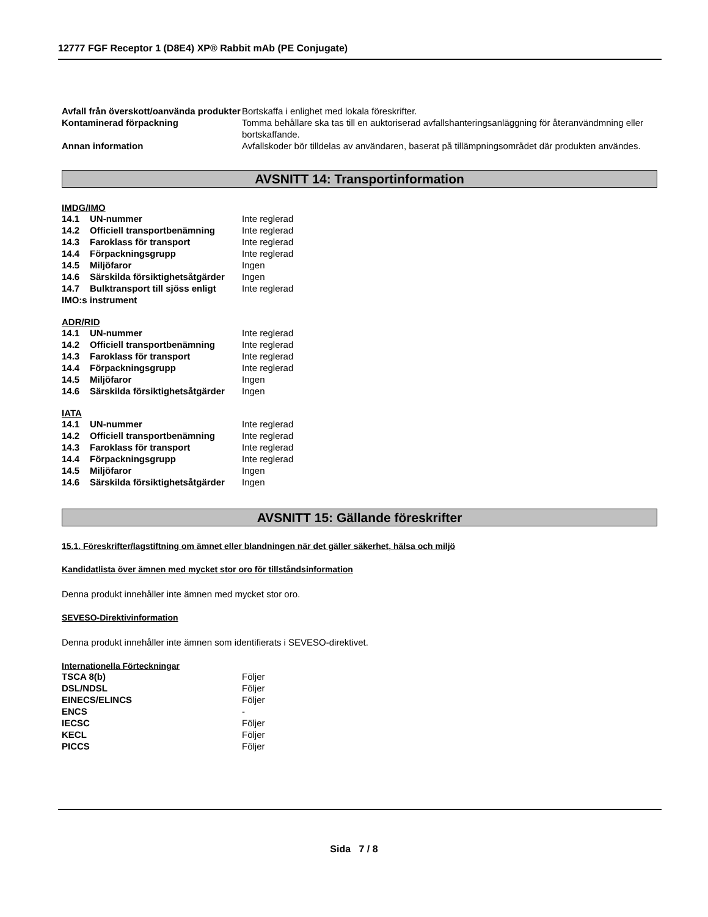12777 FGF Receptor 1 (D8E4) XP® Rabbit mAb (PE Conjugate)
| Avfall från överskott/oanvända produkter | Bortskaffa i enlighet med lokala föreskrifter. |
| Kontaminerad förpackning | Tomma behållare ska tas till en auktoriserad avfallshanteringsanläggning för återanvändmning eller bortskaffande. |
| Annan information | Avfallskoder bör tilldelas av användaren, baserat på tillämpningsområdet där produkten användes. |
AVSNITT 14: Transportinformation
IMDG/IMO
| 14.1 UN-nummer | Inte reglerad |
| 14.2 Officiell transportbenämning | Inte reglerad |
| 14.3 Faroklass för transport | Inte reglerad |
| 14.4 Förpackningsgrupp | Inte reglerad |
| 14.5 Miljöfaror | Ingen |
| 14.6 Särskilda försiktighetsåtgärder | Ingen |
| 14.7 Bulktransport till sjöss enligt IMO:s instrument | Inte reglerad |
ADR/RID
| 14.1 UN-nummer | Inte reglerad |
| 14.2 Officiell transportbenämning | Inte reglerad |
| 14.3 Faroklass för transport | Inte reglerad |
| 14.4 Förpackningsgrupp | Inte reglerad |
| 14.5 Miljöfaror | Ingen |
| 14.6 Särskilda försiktighetsåtgärder | Ingen |
IATA
| 14.1 UN-nummer | Inte reglerad |
| 14.2 Officiell transportbenämning | Inte reglerad |
| 14.3 Faroklass för transport | Inte reglerad |
| 14.4 Förpackningsgrupp | Inte reglerad |
| 14.5 Miljöfaror | Ingen |
| 14.6 Särskilda försiktighetsåtgärder | Ingen |
AVSNITT 15: Gällande föreskrifter
15.1. Föreskrifter/lagstiftning om ämnet eller blandningen när det gäller säkerhet, hälsa och miljö
Kandidatlista över ämnen med mycket stor oro för tillståndsinformation
Denna produkt innehåller inte ämnen med mycket stor oro.
SEVESO-Direktivinformation
Denna produkt innehåller inte ämnen som identifierats i SEVESO-direktivet.
Internationella Förteckningar
| TSCA 8(b) | Följer |
| DSL/NDSL | Följer |
| EINECS/ELINCS | Följer |
| ENCS | - |
| IECSC | Följer |
| KECL | Följer |
| PICCS | Följer |
Sida 7 / 8